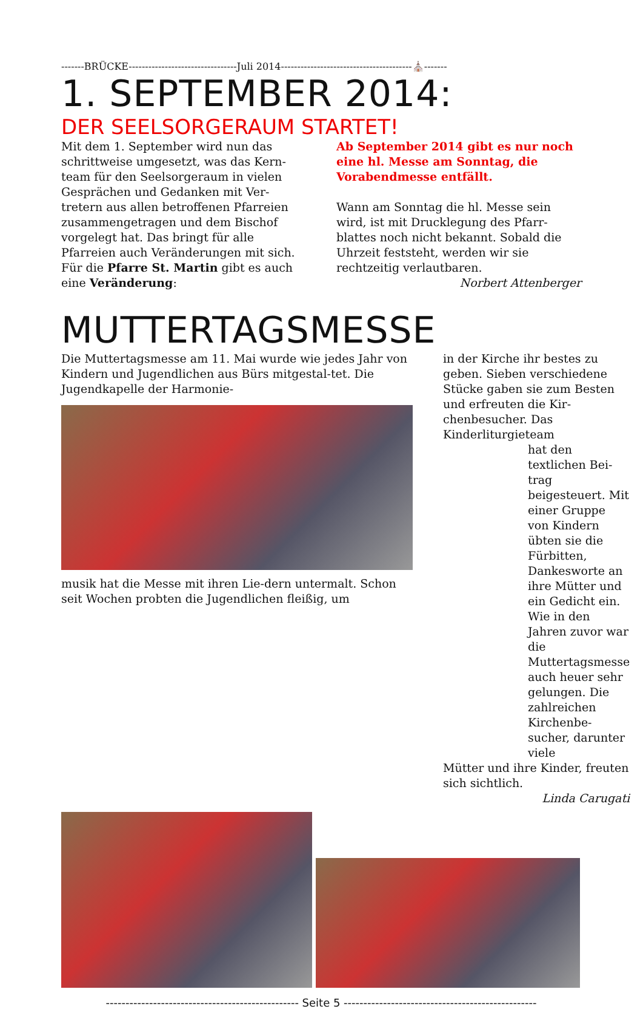-------BRÜCKE---------------------------------Juli 2014----------------------------------------⛪-------
1. SEPTEMBER 2014:
DER SEELSORGERAUM STARTET!
Mit dem 1. September wird nun das schrittweise umgesetzt, was das Kern-team für den Seelsorgeraum in vielen Gesprächen und Gedanken mit Ver-tretern aus allen betroffenen Pfarreien zusammengetragen und dem Bischof vorgelegt hat. Das bringt für alle Pfarreien auch Veränderungen mit sich.
Für die Pfarre St. Martin gibt es auch eine Veränderung:
Ab September 2014 gibt es nur noch eine hl. Messe am Sonntag, die Vorabendmesse entfällt.
Wann am Sonntag die hl. Messe sein wird, ist mit Drucklegung des Pfarr-blattes noch nicht bekannt. Sobald die Uhrzeit feststeht, werden wir sie rechtzeitig verlautbaren.
Norbert Attenberger
MUTTERTAGSMESSE
Die Muttertagsmesse am 11. Mai wurde wie jedes Jahr von Kindern und Jugendlichen aus Bürs mitgestal-tet. Die Jugendkapelle der Harmonie-
musik hat die Messe mit ihren Lie-dern untermalt. Schon seit Wochen probten die Jugendlichen fleißig, um
in der Kirche ihr bestes zu geben. Sieben verschiedene Stücke gaben sie zum Besten und erfreuten die Kir-chenbesucher. Das Kinderliturgieteam
hat den textlichen Bei-trag beigesteuert. Mit einer Gruppe von Kindern übten sie die Fürbitten, Dankesworte an ihre Mütter und ein Gedicht ein. Wie in den Jahren zuvor war die Muttertagsmesse auch heuer sehr gelungen. Die zahlreichen Kirchenbe-sucher, darunter viele
Mütter und ihre Kinder, freuten sich sichtlich.
Linda Carugati
------------------------------------------------- Seite 5 -------------------------------------------------